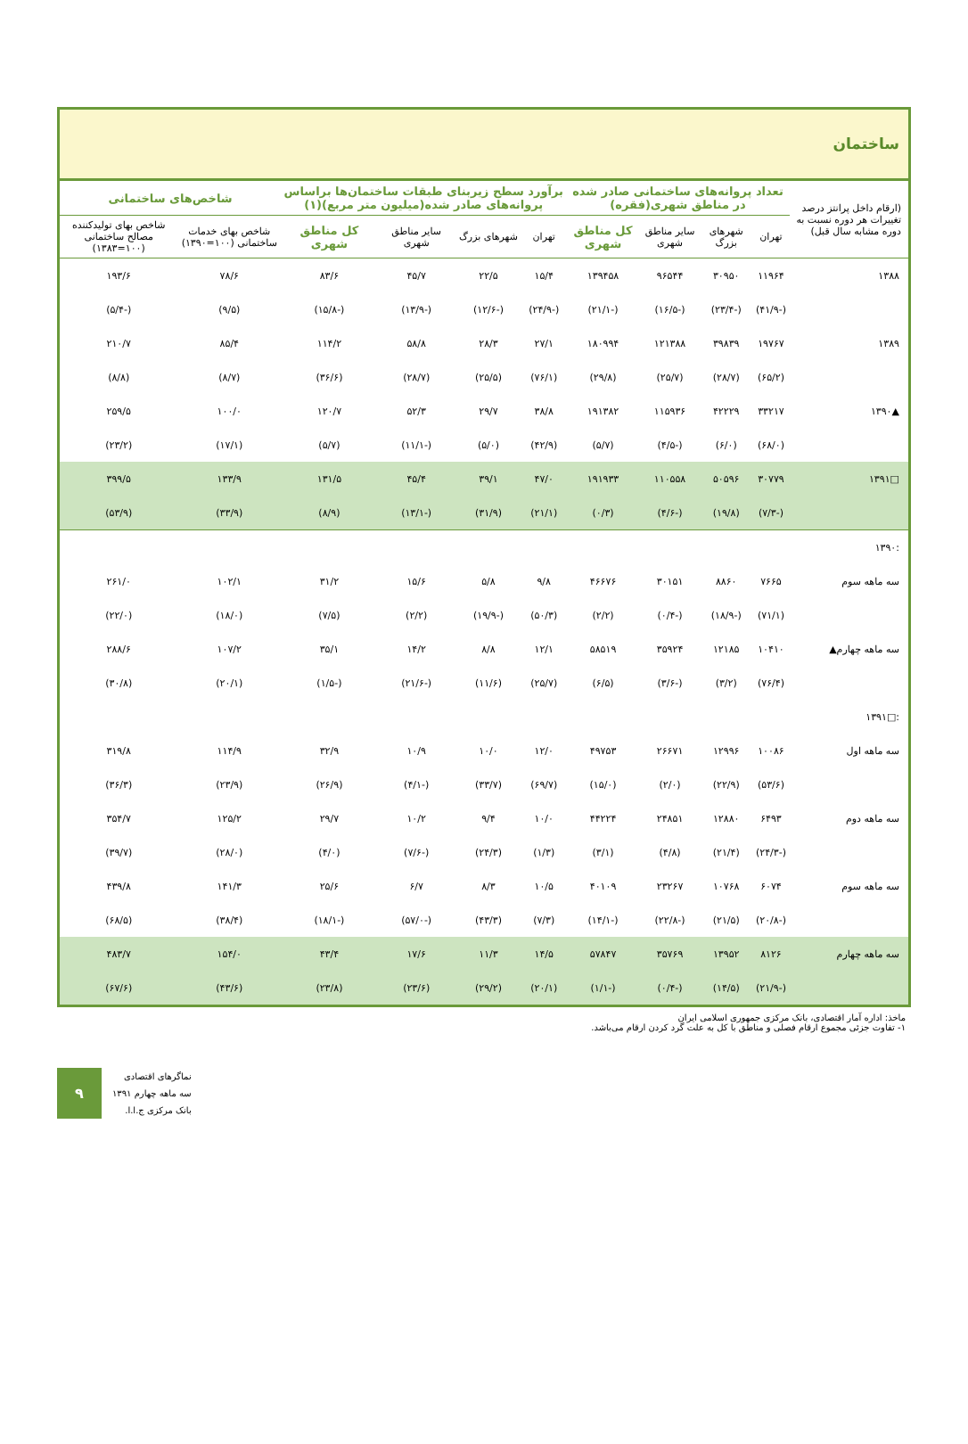ساختمان
| (ارقام داخل پرانتز درصد تغییرات هر دوره نسبت به دوره مشابه سال قبل) | تعداد پروانه‌های ساختمانی صادر شده در مناطق شهری(فقره) | | | | برآورد سطح زیربنای طبقات ساختمان‌ها براساس پروانه‌های صادر شده(میلیون متر مربع)(۱) | | | | شاخص‌های ساختمانی | |
| --- | --- | --- | --- | --- | --- | --- | --- | --- | --- | --- |
| | تهران | شهرهای بزرگ | سایر مناطق شهری | کل مناطق شهری | تهران | شهرهای بزرگ | سایر مناطق شهری | کل مناطق شهری | شاخص بهای خدمات ساختمانی (۱۰۰=۱۳۹۰) | شاخص بهای تولیدکننده مصالح ساختمانی (۱۰۰=۱۳۸۳) |
| ۱۳۸۸ | ۱۱۹۶۴ | ۳۰۹۵۰ | ۹۶۵۴۴ | ۱۳۹۴۵۸ | ۱۵/۴ | ۲۲/۵ | ۴۵/۷ | ۸۳/۶ | ۷۸/۶ | ۱۹۳/۶ |
| | (-۴۱/۹) | (-۲۳/۴) | (-۱۶/۵) | (-۲۱/۱) | (-۲۴/۹) | (-۱۲/۶) | (-۱۳/۹) | (-۱۵/۸) | (۹/۵) | (-۵/۴) |
| ۱۳۸۹ | ۱۹۷۶۷ | ۳۹۸۳۹ | ۱۲۱۳۸۸ | ۱۸۰۹۹۴ | ۲۷/۱ | ۲۸/۳ | ۵۸/۸ | ۱۱۴/۲ | ۸۵/۴ | ۲۱۰/۷ |
| | (۶۵/۲) | (۲۸/۷) | (۲۵/۷) | (۲۹/۸) | (۷۶/۱) | (۲۵/۵) | (۲۸/۷) | (۳۶/۶) | (۸/۷) | (۸/۸) |
| ▲۱۳۹۰ | ۳۳۲۱۷ | ۴۲۲۲۹ | ۱۱۵۹۳۶ | ۱۹۱۳۸۲ | ۳۸/۸ | ۲۹/۷ | ۵۲/۳ | ۱۲۰/۷ | ۱۰۰/۰ | ۲۵۹/۵ |
| | (۶۸/۰) | (۶/۰) | (-۴/۵) | (۵/۷) | (۴۲/۹) | (۵/۰) | (-۱۱/۱) | (۵/۷) | (۱۷/۱) | (۲۳/۲) |
| □۱۳۹۱ | ۳۰۷۷۹ | ۵۰۵۹۶ | ۱۱۰۵۵۸ | ۱۹۱۹۳۳ | ۴۷/۰ | ۳۹/۱ | ۴۵/۴ | ۱۳۱/۵ | ۱۳۳/۹ | ۳۹۹/۵ |
| | (-۷/۳) | (۱۹/۸) | (-۴/۶) | (۰/۳) | (۲۱/۱) | (۳۱/۹) | (-۱۳/۱) | (۸/۹) | (۳۳/۹) | (۵۳/۹) |
| :۱۳۹۰ | | | | | | | | | | |
| سه ماهه سوم | ۷۶۶۵ | ۸۸۶۰ | ۳۰۱۵۱ | ۴۶۶۷۶ | ۹/۸ | ۵/۸ | ۱۵/۶ | ۳۱/۲ | ۱۰۲/۱ | ۲۶۱/۰ |
| | (۷۱/۱) | (-۱۸/۹) | (-۰/۴) | (۲/۲) | (۵۰/۳) | (-۱۹/۹) | (۲/۲) | (۷/۵) | (۱۸/۰) | (۲۲/۰) |
| سه ماهه چهارم▲ | ۱۰۴۱۰ | ۱۲۱۸۵ | ۳۵۹۲۴ | ۵۸۵۱۹ | ۱۲/۱ | ۸/۸ | ۱۴/۲ | ۳۵/۱ | ۱۰۷/۲ | ۲۸۸/۶ |
| | (۷۶/۴) | (۳/۲) | (-۳/۶) | (۶/۵) | (۲۵/۷) | (۱۱/۶) | (-۲۱/۶) | (-۱/۵) | (۲۰/۱) | (۳۰/۸) |
| :□۱۳۹۱ | | | | | | | | | | |
| سه ماهه اول | ۱۰۰۸۶ | ۱۲۹۹۶ | ۲۶۶۷۱ | ۴۹۷۵۳ | ۱۲/۰ | ۱۰/۰ | ۱۰/۹ | ۳۲/۹ | ۱۱۴/۹ | ۳۱۹/۸ |
| | (۵۳/۶) | (۲۲/۹) | (۲/۰) | (۱۵/۰) | (۶۹/۷) | (۳۳/۷) | (-۴/۱) | (۲۶/۹) | (۲۳/۹) | (۳۶/۳) |
| سه ماهه دوم | ۶۴۹۳ | ۱۲۸۸۰ | ۲۴۸۵۱ | ۴۴۲۲۴ | ۱۰/۰ | ۹/۴ | ۱۰/۲ | ۲۹/۷ | ۱۲۵/۲ | ۳۵۴/۷ |
| | (-۲۴/۳) | (۲۱/۴) | (۴/۸) | (۳/۱) | (۱/۳) | (۲۴/۳) | (-۷/۶) | (۴/۰) | (۲۸/۰) | (۳۹/۷) |
| سه ماهه سوم | ۶۰۷۴ | ۱۰۷۶۸ | ۲۳۲۶۷ | ۴۰۱۰۹ | ۱۰/۵ | ۸/۳ | ۶/۷ | ۲۵/۶ | ۱۴۱/۳ | ۴۳۹/۸ |
| | (-۲۰/۸) | (۲۱/۵) | (-۲۲/۸) | (-۱۴/۱) | (۷/۳) | (۴۳/۳) | (-۵۷/۰) | (-۱۸/۱) | (۳۸/۴) | (۶۸/۵) |
| سه ماهه چهارم | ۸۱۲۶ | ۱۳۹۵۲ | ۳۵۷۶۹ | ۵۷۸۴۷ | ۱۴/۵ | ۱۱/۳ | ۱۷/۶ | ۴۳/۴ | ۱۵۴/۰ | ۴۸۳/۷ |
| | (-۲۱/۹) | (۱۴/۵) | (-۰/۴) | (-۱/۱) | (۲۰/۱) | (۲۹/۲) | (۲۳/۶) | (۲۳/۸) | (۴۳/۶) | (۶۷/۶) |
ماخذ: اداره آمار اقتصادی، بانک مرکزی جمهوری اسلامی ایران
۱- تفاوت جزئی مجموع ارقام فصلی و مناطق با کل به علت گرد کردن ارقام می‌باشد.
۹
نماگرهای اقتصادی
سه ماهه چهارم ۱۳۹۱
بانک مرکزی ج.ا.ا.